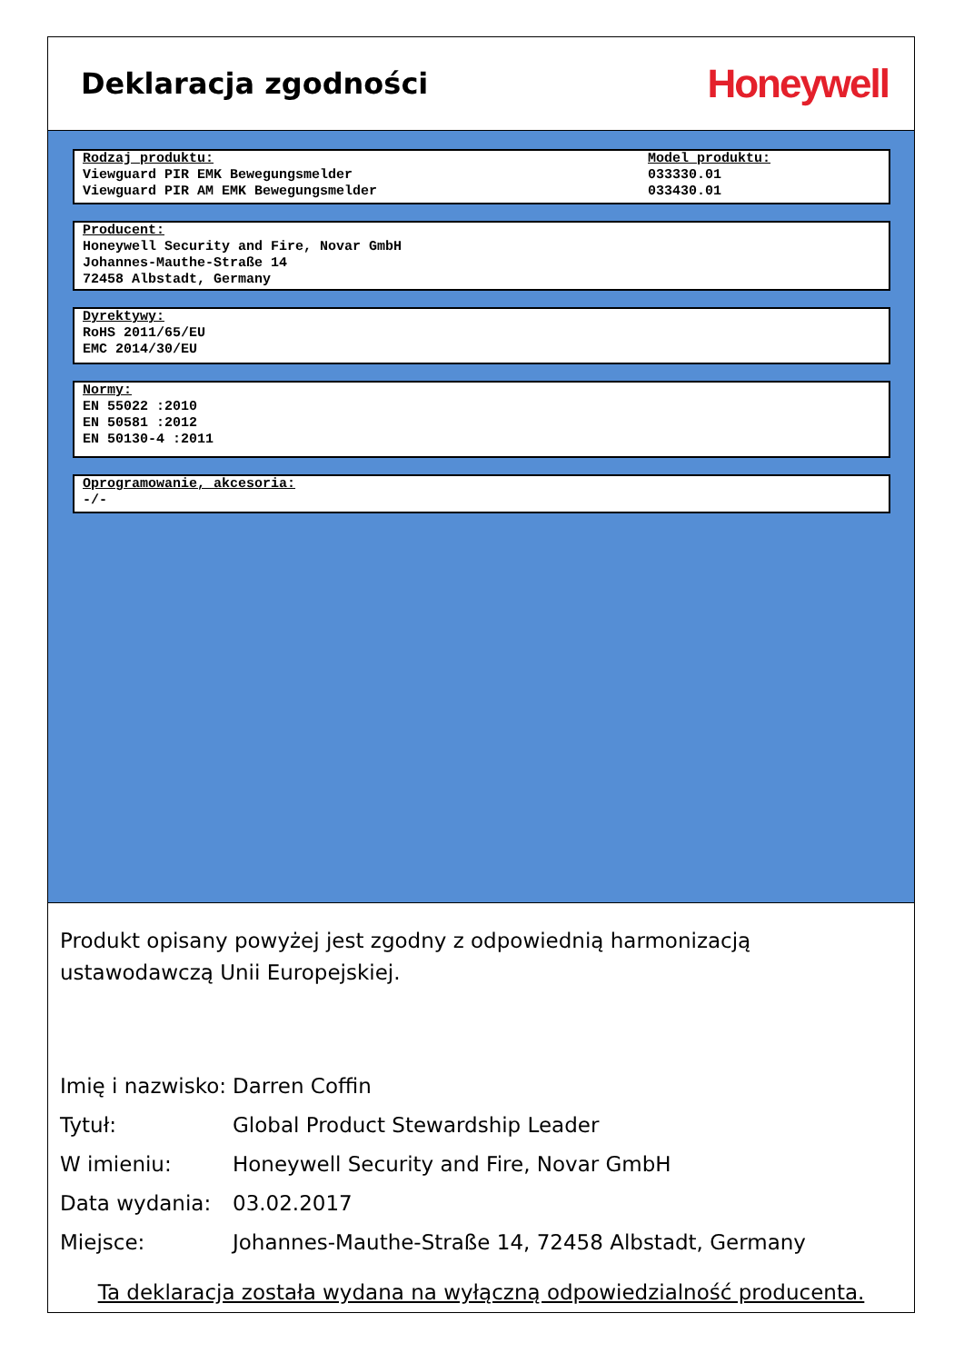Deklaracja zgodności
Honeywell
Rodzaj produktu:
Viewguard PIR EMK Bewegungsmelder
Viewguard PIR AM EMK Bewegungsmelder
Model produktu:
033330.01
033430.01
Producent:
Honeywell Security and Fire, Novar GmbH
Johannes-Mauthe-Straße 14
72458 Albstadt, Germany
Dyrektywy:
RoHS 2011/65/EU
EMC 2014/30/EU
Normy:
EN 55022 :2010
EN 50581 :2012
EN 50130-4 :2011
Oprogramowanie, akcesoria:
-/-
Produkt opisany powyżej jest zgodny z odpowiednią harmonizacją ustawodawczą Unii Europejskiej.
Imię i nazwisko: Darren Coffin
Tytuł: Global Product Stewardship Leader
W imieniu: Honeywell Security and Fire, Novar GmbH
Data wydania: 03.02.2017
Miejsce: Johannes-Mauthe-Straße 14, 72458 Albstadt, Germany
Ta deklaracja została wydana na wyłączną odpowiedzialność producenta.